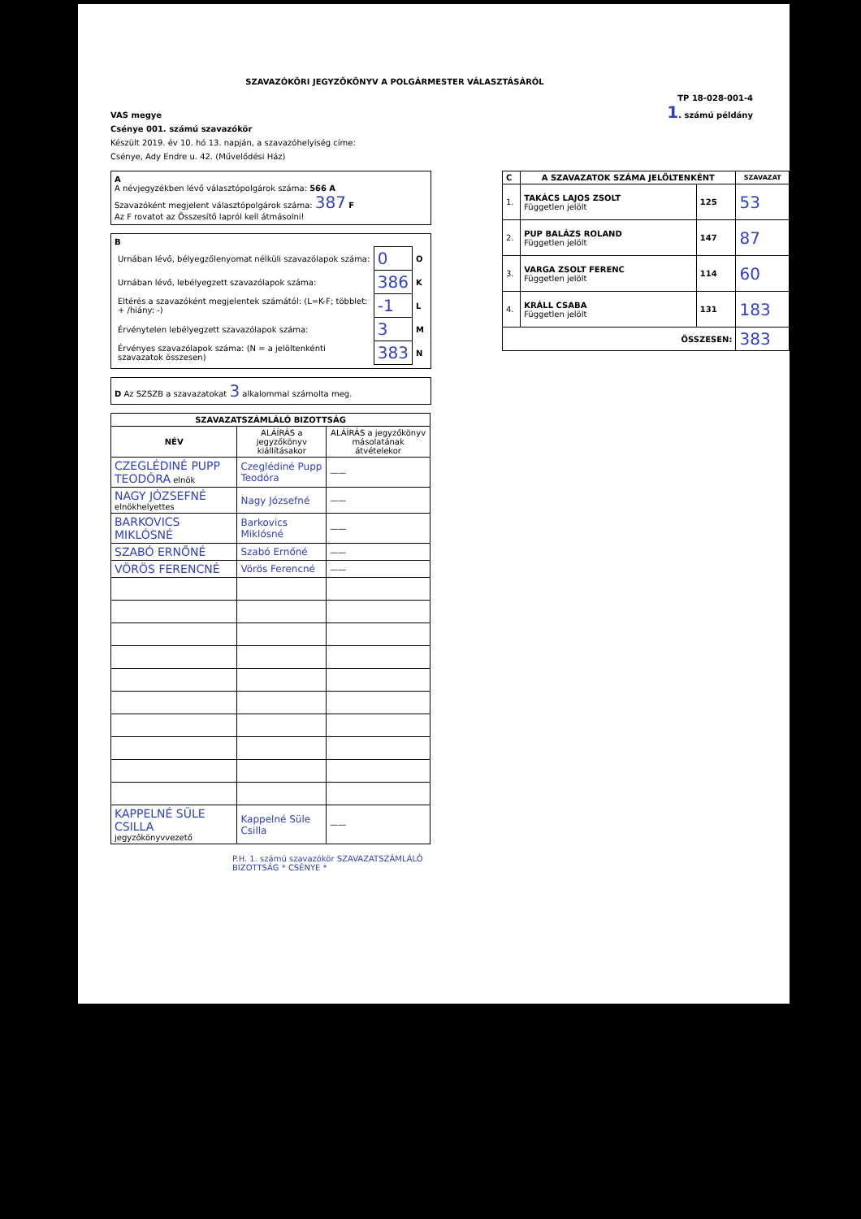SZAVAZÓKÖRI JEGYZŐKÖNYV A POLGÁRMESTER VÁLASZTÁSÁRÓL
TP 18-028-001-4
1. számú példány
VAS megye
Csénye 001. számú szavazókör
Készült 2019. év 10. hó 13. napján, a szavazóhelyiség címe:
Csénye, Ady Endre u. 42. (Művelődési Ház)
A
A névjegyzékben lévő választópolgárok száma: 566 A
Szavazóként megjelent választópolgárok száma: 387 F
Az F rovatot az Összesítő lapról kell átmásolni!
B
| Urnában lévő, bélyegzőlenyomat nélküli szavazólapok száma: | 0 | O |
| Urnában lévő, lebélyegzett szavazólapok száma: | 386 | K |
| Eltérés a szavazóként megjelentek számától: (L=K-F; többlet: + /hiány: -) | -1 | L |
| Érvénytelen lebélyegzett szavazólapok száma: | 3 | M |
| Érvényes szavazólapok száma: (N = a jelöltenkénti szavazatok összesen) | 383 | N |
D Az SZSZB a szavazatokat 3 alkalommal számolta meg.
| SZAVAZATSZÁMLÁLÓ BIZOTTSÁG | | |
| --- | --- | --- |
| NÉV | ALÁÍRÁS a jegyzőkönyv kiállításakor | ALÁÍRÁS a jegyzőkönyv másolatának átvételekor |
| CZEGLÉDINÉ PUPP TEODÓRA elnök | Czeglédiné Pupp Teodóra | —— |
| NAGY JÓZSEFNÉ elnökhelyettes | Nagy Józsefné | —— |
| BARKOVICS MIKLÓSNÉ | Barkovics Miklósné | —— |
| SZABÓ ERNŐNÉ | Szabó Ernőné | —— |
| VÖRÖS FERENCNÉ | Vörös Ferencné | —— |
| KAPPELNÉ SÜLE CSILLA jegyzőkönyvvezető | Kappelné Süle Csilla | —— |
P.H. 1. számú szavazókör SZAVAZATSZÁMLÁLÓ BIZOTTSÁG * CSÉNYE *
| C | A SZAVAZATOK SZÁMA JELÖLTENKÉNT | | SZAVAZAT |
| --- | --- | --- | --- |
| 1. | TAKÁCS LAJOS ZSOLT Független jelölt | 125 | 53 |
| 2. | PUP BALÁZS ROLAND Független jelölt | 147 | 87 |
| 3. | VARGA ZSOLT FERENC Független jelölt | 114 | 60 |
| 4. | KRÁLL CSABA Független jelölt | 131 | 183 |
| ÖSSZESEN: | | | 383 |